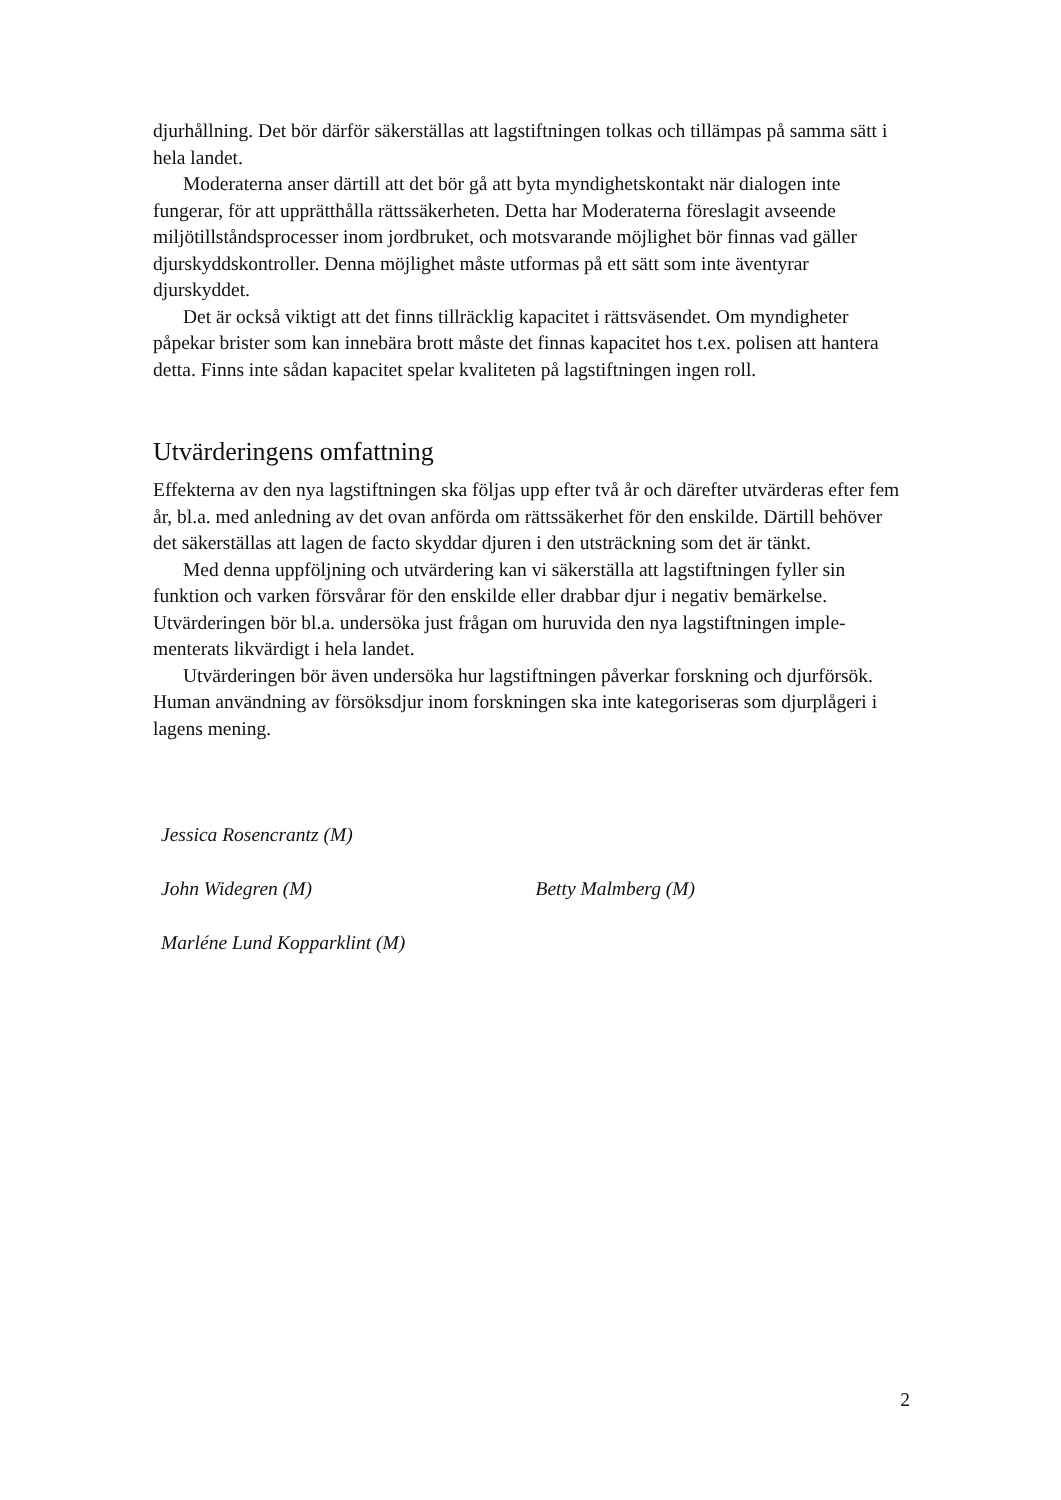djurhållning. Det bör därför säkerställas att lagstiftningen tolkas och tillämpas på samma sätt i hela landet.
Moderaterna anser därtill att det bör gå att byta myndighetskontakt när dialogen inte fungerar, för att upprätthålla rättssäkerheten. Detta har Moderaterna föreslagit avseende miljötillståndsprocesser inom jordbruket, och motsvarande möjlighet bör finnas vad gäller djurskyddskontroller. Denna möjlighet måste utformas på ett sätt som inte även­tyrar djurskyddet.
Det är också viktigt att det finns tillräcklig kapacitet i rättsväsendet. Om myndighe­ter påpekar brister som kan innebära brott måste det finnas kapacitet hos t.ex. polisen att hantera detta. Finns inte sådan kapacitet spelar kvaliteten på lagstiftningen ingen roll.
Utvärderingens omfattning
Effekterna av den nya lagstiftningen ska följas upp efter två år och därefter utvärderas efter fem år, bl.a. med anledning av det ovan anförda om rättssäkerhet för den enskilde. Därtill behöver det säkerställas att lagen de facto skyddar djuren i den utsträckning som det är tänkt.
Med denna uppföljning och utvärdering kan vi säkerställa att lagstiftningen fyller sin funktion och varken försvårar för den enskilde eller drabbar djur i negativ bemärkelse. Utvärderingen bör bl.a. undersöka just frågan om huruvida den nya lagstiftningen imple­menterats likvärdigt i hela landet.
Utvärderingen bör även undersöka hur lagstiftningen påverkar forskning och djur­försök. Human användning av försöksdjur inom forskningen ska inte kategoriseras som djurplågeri i lagens mening.
Jessica Rosencrantz (M)
John Widegren (M) Betty Malmberg (M)
Marléne Lund Kopparklint (M)
2